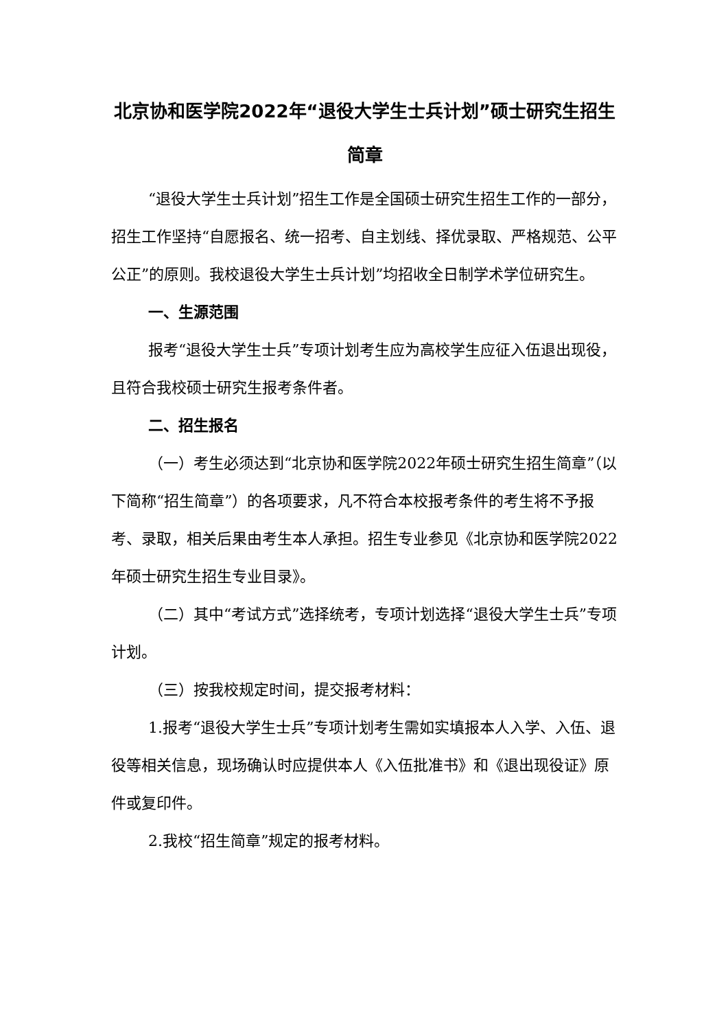北京协和医学院2022年“退役大学生士兵计划”硕士研究生招生简章
“退役大学生士兵计划”招生工作是全国硕士研究生招生工作的一部分，招生工作坚持“自愿报名、统一招考、自主划线、择优录取、严格规范、公平公正”的原则。我校退役大学生士兵计划”均招收全日制学术学位研究生。
一、生源范围
报考“退役大学生士兵”专项计划考生应为高校学生应征入伍退出现役，且符合我校硕士研究生报考条件者。
二、招生报名
（一）考生必须达到“北京协和医学院2022年硕士研究生招生简章”（以下简称“招生简章”）的各项要求，凡不符合本校报考条件的考生将不予报考、录取，相关后果由考生本人承担。招生专业参见《北京协和医学院2022年硕士研究生招生专业目录》。
（二）其中“考试方式”选择统考，专项计划选择“退役大学生士兵”专项计划。
（三）按我校规定时间，提交报考材料：
1.报考“退役大学生士兵”专项计划考生需如实填报本人入学、入伍、退役等相关信息，现场确认时应提供本人《入伍批准书》和《退出现役证》原件或复印件。
2.我校“招生简章”规定的报考材料。